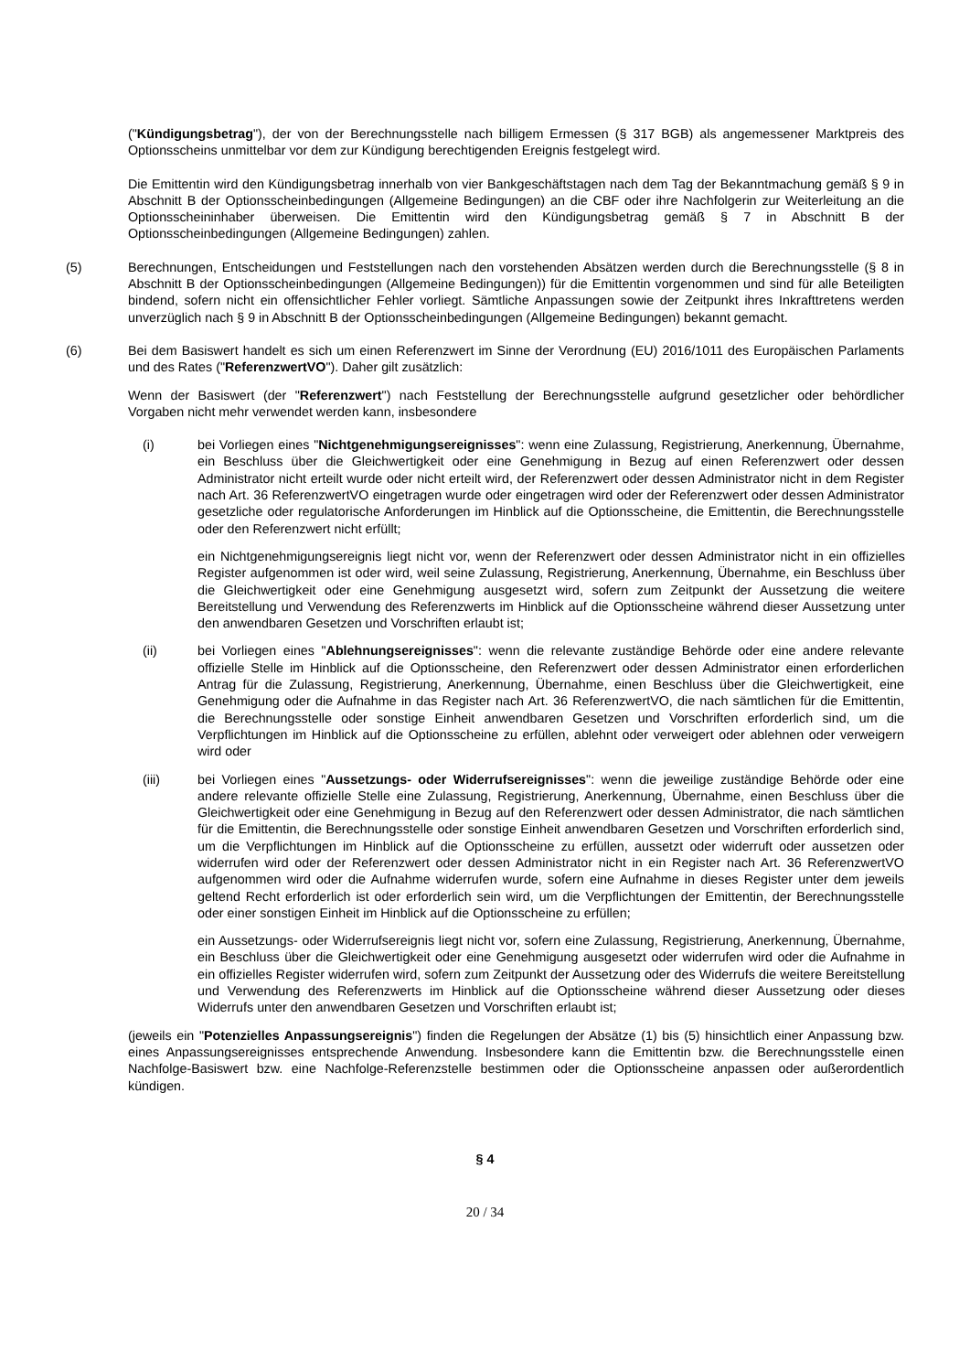("Kündigungsbetrag"), der von der Berechnungsstelle nach billigem Ermessen (§ 317 BGB) als angemessener Marktpreis des Optionsscheins unmittelbar vor dem zur Kündigung berechtigenden Ereignis festgelegt wird.
Die Emittentin wird den Kündigungsbetrag innerhalb von vier Bankgeschäftstagen nach dem Tag der Bekanntmachung gemäß § 9 in Abschnitt B der Optionsscheinbedingungen (Allgemeine Bedingungen) an die CBF oder ihre Nachfolgerin zur Weiterleitung an die Optionsscheininhaber überweisen. Die Emittentin wird den Kündigungsbetrag gemäß § 7 in Abschnitt B der Optionsscheinbedingungen (Allgemeine Bedingungen) zahlen.
(5) Berechnungen, Entscheidungen und Feststellungen nach den vorstehenden Absätzen werden durch die Berechnungsstelle (§ 8 in Abschnitt B der Optionsscheinbedingungen (Allgemeine Bedingungen)) für die Emittentin vorgenommen und sind für alle Beteiligten bindend, sofern nicht ein offensichtlicher Fehler vorliegt. Sämtliche Anpassungen sowie der Zeitpunkt ihres Inkrafttretens werden unverzüglich nach § 9 in Abschnitt B der Optionsscheinbedingungen (Allgemeine Bedingungen) bekannt gemacht.
(6) Bei dem Basiswert handelt es sich um einen Referenzwert im Sinne der Verordnung (EU) 2016/1011 des Europäischen Parlaments und des Rates ("ReferenzwertVO"). Daher gilt zusätzlich:
Wenn der Basiswert (der "Referenzwert") nach Feststellung der Berechnungsstelle aufgrund gesetzlicher oder behördlicher Vorgaben nicht mehr verwendet werden kann, insbesondere
(i) bei Vorliegen eines "Nichtgenehmigungsereignisses": wenn eine Zulassung, Registrierung, Anerkennung, Übernahme, ein Beschluss über die Gleichwertigkeit oder eine Genehmigung in Bezug auf einen Referenzwert oder dessen Administrator nicht erteilt wurde oder nicht erteilt wird, der Referenzwert oder dessen Administrator nicht in dem Register nach Art. 36 ReferenzwertVO eingetragen wurde oder eingetragen wird oder der Referenzwert oder dessen Administrator gesetzliche oder regulatorische Anforderungen im Hinblick auf die Optionsscheine, die Emittentin, die Berechnungsstelle oder den Referenzwert nicht erfüllt;
ein Nichtgenehmigungsereignis liegt nicht vor, wenn der Referenzwert oder dessen Administrator nicht in ein offizielles Register aufgenommen ist oder wird, weil seine Zulassung, Registrierung, Anerkennung, Übernahme, ein Beschluss über die Gleichwertigkeit oder eine Genehmigung ausgesetzt wird, sofern zum Zeitpunkt der Aussetzung die weitere Bereitstellung und Verwendung des Referenzwerts im Hinblick auf die Optionsscheine während dieser Aussetzung unter den anwendbaren Gesetzen und Vorschriften erlaubt ist;
(ii) bei Vorliegen eines "Ablehnungsereignisses": wenn die relevante zuständige Behörde oder eine andere relevante offizielle Stelle im Hinblick auf die Optionsscheine, den Referenzwert oder dessen Administrator einen erforderlichen Antrag für die Zulassung, Registrierung, Anerkennung, Übernahme, einen Beschluss über die Gleichwertigkeit, eine Genehmigung oder die Aufnahme in das Register nach Art. 36 ReferenzwertVO, die nach sämtlichen für die Emittentin, die Berechnungsstelle oder sonstige Einheit anwendbaren Gesetzen und Vorschriften erforderlich sind, um die Verpflichtungen im Hinblick auf die Optionsscheine zu erfüllen, ablehnt oder verweigert oder ablehnen oder verweigern wird oder
(iii) bei Vorliegen eines "Aussetzungs- oder Widerrufsereignisses": wenn die jeweilige zuständige Behörde oder eine andere relevante offizielle Stelle eine Zulassung, Registrierung, Anerkennung, Übernahme, einen Beschluss über die Gleichwertigkeit oder eine Genehmigung in Bezug auf den Referenzwert oder dessen Administrator, die nach sämtlichen für die Emittentin, die Berechnungsstelle oder sonstige Einheit anwendbaren Gesetzen und Vorschriften erforderlich sind, um die Verpflichtungen im Hinblick auf die Optionsscheine zu erfüllen, aussetzt oder widerruft oder aussetzen oder widerrufen wird oder der Referenzwert oder dessen Administrator nicht in ein Register nach Art. 36 ReferenzwertVO aufgenommen wird oder die Aufnahme widerrufen wurde, sofern eine Aufnahme in dieses Register unter dem jeweils geltend Recht erforderlich ist oder erforderlich sein wird, um die Verpflichtungen der Emittentin, der Berechnungsstelle oder einer sonstigen Einheit im Hinblick auf die Optionsscheine zu erfüllen;
ein Aussetzungs- oder Widerrufsereignis liegt nicht vor, sofern eine Zulassung, Registrierung, Anerkennung, Übernahme, ein Beschluss über die Gleichwertigkeit oder eine Genehmigung ausgesetzt oder widerrufen wird oder die Aufnahme in ein offizielles Register widerrufen wird, sofern zum Zeitpunkt der Aussetzung oder des Widerrufs die weitere Bereitstellung und Verwendung des Referenzwerts im Hinblick auf die Optionsscheine während dieser Aussetzung oder dieses Widerrufs unter den anwendbaren Gesetzen und Vorschriften erlaubt ist;
(jeweils ein "Potenzielles Anpassungsereignis") finden die Regelungen der Absätze (1) bis (5) hinsichtlich einer Anpassung bzw. eines Anpassungsereignisses entsprechende Anwendung. Insbesondere kann die Emittentin bzw. die Berechnungsstelle einen Nachfolge-Basiswert bzw. eine Nachfolge-Referenzstelle bestimmen oder die Optionsscheine anpassen oder außerordentlich kündigen.
§ 4
20 / 34